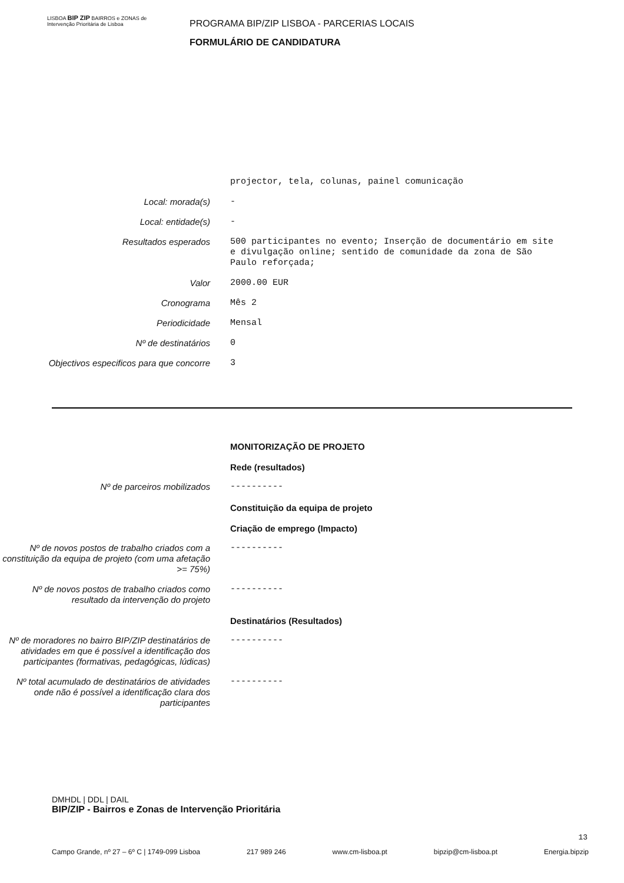LISBOA BIP ZIP BAIRROS e ZONAS de Intervenção Prioritária de Lisboa
PROGRAMA BIP/ZIP LISBOA - PARCERIAS LOCAIS
FORMULÁRIO DE CANDIDATURA
projector, tela, colunas, painel comunicação
Local: morada(s) -
Local: entidade(s) -
Resultados esperados 500 participantes no evento; Inserção de documentário em site e divulgação online; sentido de comunidade da zona de São Paulo reforçada;
Valor 2000.00 EUR
Cronograma Mês 2
Periodicidade Mensal
Nº de destinatários 0
Objectivos especificos para que concorre
3
MONITORIZAÇÃO DE PROJETO
Rede (resultados)
Nº de parceiros mobilizados ----------
Constituição da equipa de projeto
Criação de emprego (Impacto)
Nº de novos postos de trabalho criados com a constituição da equipa de projeto (com uma afetação >= 75%)
----------
Nº de novos postos de trabalho criados como resultado da intervenção do projeto
----------
Destinatários (Resultados)
Nº de moradores no bairro BIP/ZIP destinatários de atividades em que é possível a identificação dos participantes (formativas, pedagógicas, lúdicas)
----------
Nº total acumulado de destinatários de atividades onde não é possível a identificação clara dos participantes
----------
DMHDL | DDL | DAIL
BIP/ZIP - Bairros e Zonas de Intervenção Prioritária
13
Campo Grande, nº 27 – 6º C | 1749-099 Lisboa 217 989 246 www.cm-lisboa.pt bipzip@cm-lisboa.pt Energia.bipzip